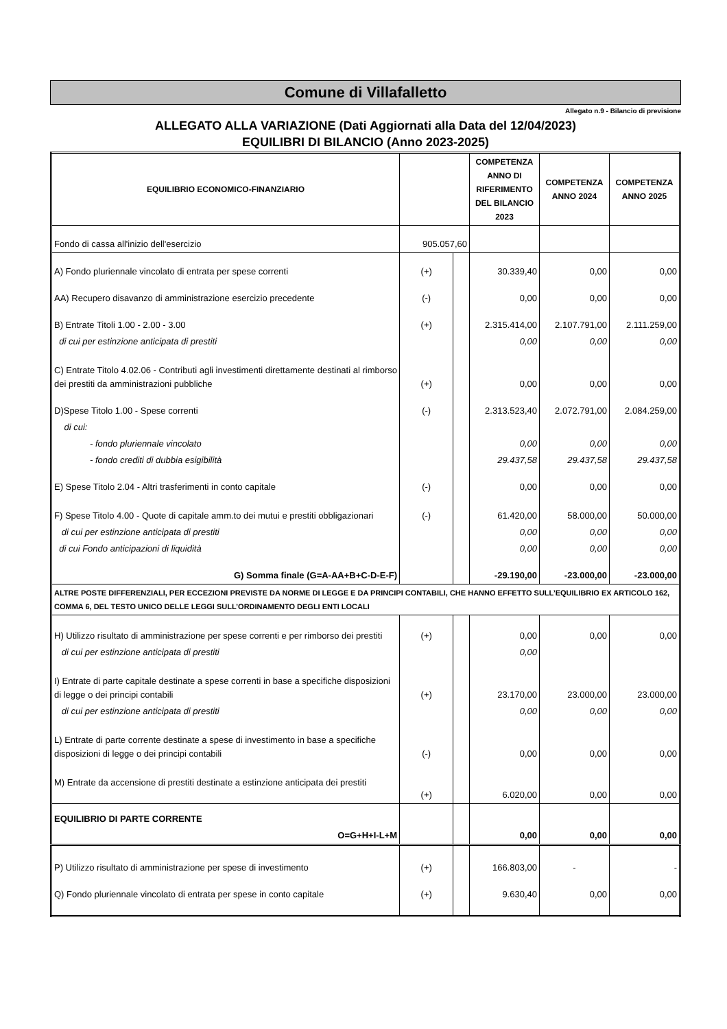Comune di Villafalletto
Allegato n.9 - Bilancio di previsione
ALLEGATO ALLA VARIAZIONE (Dati Aggiornati alla Data del 12/04/2023)
EQUILIBRI DI BILANCIO (Anno 2023-2025)
| EQUILIBRIO ECONOMICO-FINANZIARIO | | | COMPETENZA ANNO DI RIFERIMENTO DEL BILANCIO 2023 | COMPETENZA ANNO 2024 | COMPETENZA ANNO 2025 |
| --- | --- | --- | --- | --- | --- |
| Fondo di cassa all'inizio dell'esercizio | 905.057,60 | | | | |
| A) Fondo pluriennale vincolato di entrata per spese correnti | (+) | | 30.339,40 | 0,00 | 0,00 |
| AA) Recupero disavanzo di amministrazione esercizio precedente | (-) | | 0,00 | 0,00 | 0,00 |
| B) Entrate Titoli 1.00 - 2.00 - 3.00 | (+) | | 2.315.414,00 | 2.107.791,00 | 2.111.259,00 |
| di cui per estinzione anticipata di prestiti | | | 0,00 | 0,00 | 0,00 |
| C) Entrate Titolo 4.02.06 - Contributi agli investimenti direttamente destinati al rimborso dei prestiti da amministrazioni pubbliche | (+) | | 0,00 | 0,00 | 0,00 |
| D)Spese Titolo 1.00 - Spese correnti | (-) | | 2.313.523,40 | 2.072.791,00 | 2.084.259,00 |
| di cui: | | | | | |
| - fondo pluriennale vincolato | | | 0,00 | 0,00 | 0,00 |
| - fondo crediti di dubbia esigibilità | | | 29.437,58 | 29.437,58 | 29.437,58 |
| E) Spese Titolo 2.04 - Altri trasferimenti in conto capitale | (-) | | 0,00 | 0,00 | 0,00 |
| F) Spese Titolo 4.00 - Quote di capitale amm.to dei mutui e prestiti obbligazionari | (-) | | 61.420,00 | 58.000,00 | 50.000,00 |
| di cui per estinzione anticipata di prestiti | | | 0,00 | 0,00 | 0,00 |
| di cui Fondo anticipazioni di liquidità | | | 0,00 | 0,00 | 0,00 |
| G) Somma finale (G=A-AA+B+C-D-E-F) | | | -29.190,00 | -23.000,00 | -23.000,00 |
| ALTRE POSTE DIFFERENZIALI, PER ECCEZIONI PREVISTE DA NORME DI LEGGE E DA PRINCIPI CONTABILI, CHE HANNO EFFETTO SULL’EQUILIBRIO EX ARTICOLO 162, COMMA 6, DEL TESTO UNICO DELLE LEGGI SULL’ORDINAMENTO DEGLI ENTI LOCALI | | | | | |
| H) Utilizzo risultato di amministrazione per spese correnti e per rimborso dei prestiti | (+) | | 0,00 | 0,00 | 0,00 |
| di cui per estinzione anticipata di prestiti | | | 0,00 | | |
| I) Entrate di parte capitale destinate a spese correnti in base a specifiche disposizioni di legge o dei principi contabili | (+) | | 23.170,00 | 23.000,00 | 23.000,00 |
| di cui per estinzione anticipata di prestiti | | | 0,00 | 0,00 | 0,00 |
| L) Entrate di parte corrente destinate a spese di investimento in base a specifiche disposizioni di legge o dei principi contabili | (-) | | 0,00 | 0,00 | 0,00 |
| M) Entrate da accensione di prestiti destinate a estinzione anticipata dei prestiti | (+) | | 6.020,00 | 0,00 | 0,00 |
| EQUILIBRIO DI PARTE CORRENTE | | | | | |
| O=G+H+I-L+M | | | 0,00 | 0,00 | 0,00 |
| P) Utilizzo risultato di amministrazione per spese di investimento | (+) | | 166.803,00 | - | - |
| Q) Fondo pluriennale vincolato di entrata per spese in conto capitale | (+) | | 9.630,40 | 0,00 | 0,00 |